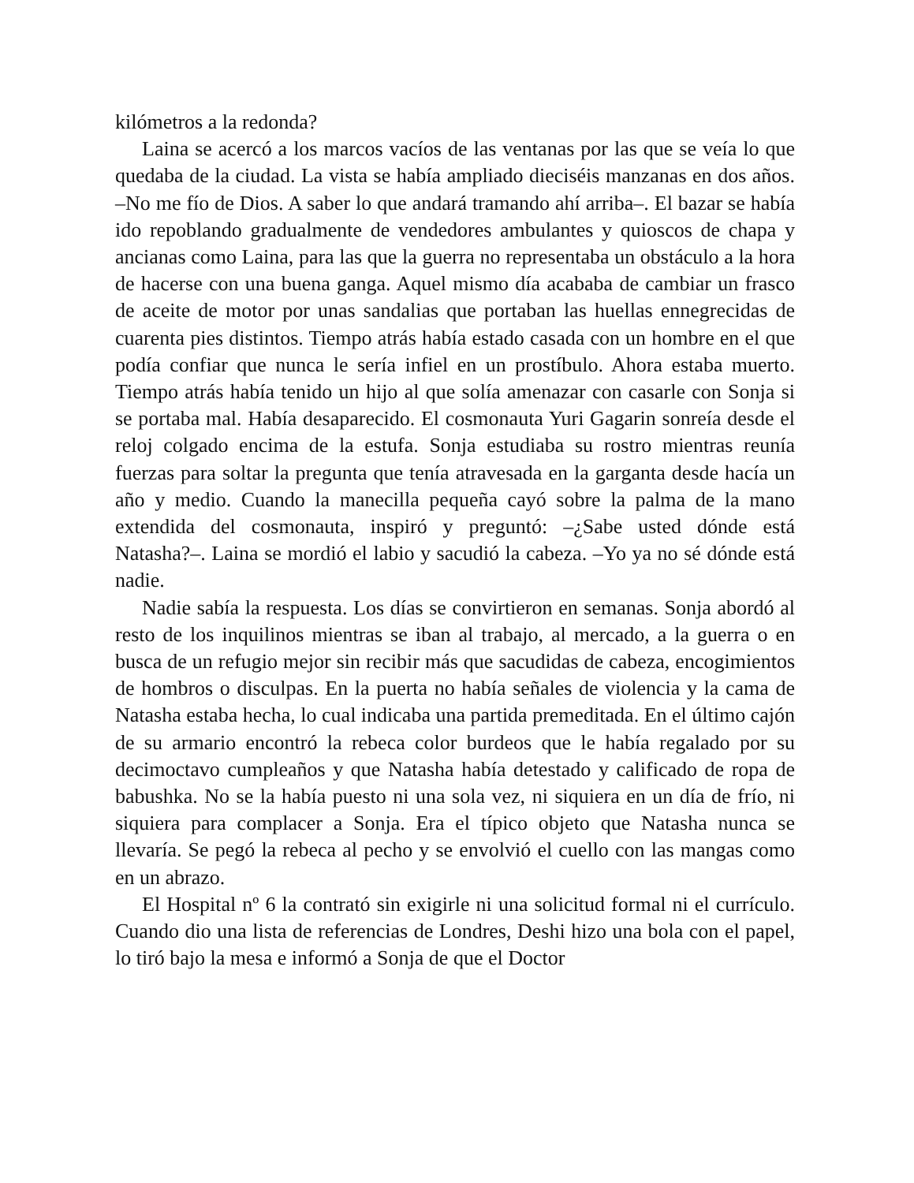kilómetros a la redonda?
Laina se acercó a los marcos vacíos de las ventanas por las que se veía lo que quedaba de la ciudad. La vista se había ampliado dieciséis manzanas en dos años. –No me fío de Dios. A saber lo que andará tramando ahí arriba–. El bazar se había ido repoblando gradualmente de vendedores ambulantes y quioscos de chapa y ancianas como Laina, para las que la guerra no representaba un obstáculo a la hora de hacerse con una buena ganga. Aquel mismo día acababa de cambiar un frasco de aceite de motor por unas sandalias que portaban las huellas ennegrecidas de cuarenta pies distintos. Tiempo atrás había estado casada con un hombre en el que podía confiar que nunca le sería infiel en un prostíbulo. Ahora estaba muerto. Tiempo atrás había tenido un hijo al que solía amenazar con casarle con Sonja si se portaba mal. Había desaparecido. El cosmonauta Yuri Gagarin sonreía desde el reloj colgado encima de la estufa. Sonja estudiaba su rostro mientras reunía fuerzas para soltar la pregunta que tenía atravesada en la garganta desde hacía un año y medio. Cuando la manecilla pequeña cayó sobre la palma de la mano extendida del cosmonauta, inspiró y preguntó: –¿Sabe usted dónde está Natasha?–. Laina se mordió el labio y sacudió la cabeza. –Yo ya no sé dónde está nadie.
Nadie sabía la respuesta. Los días se convirtieron en semanas. Sonja abordó al resto de los inquilinos mientras se iban al trabajo, al mercado, a la guerra o en busca de un refugio mejor sin recibir más que sacudidas de cabeza, encogimientos de hombros o disculpas. En la puerta no había señales de violencia y la cama de Natasha estaba hecha, lo cual indicaba una partida premeditada. En el último cajón de su armario encontró la rebeca color burdeos que le había regalado por su decimoctavo cumpleaños y que Natasha había detestado y calificado de ropa de babushka. No se la había puesto ni una sola vez, ni siquiera en un día de frío, ni siquiera para complacer a Sonja. Era el típico objeto que Natasha nunca se llevaría. Se pegó la rebeca al pecho y se envolvió el cuello con las mangas como en un abrazo.
El Hospital nº 6 la contrató sin exigirle ni una solicitud formal ni el currículo. Cuando dio una lista de referencias de Londres, Deshi hizo una bola con el papel, lo tiró bajo la mesa e informó a Sonja de que el Doctor